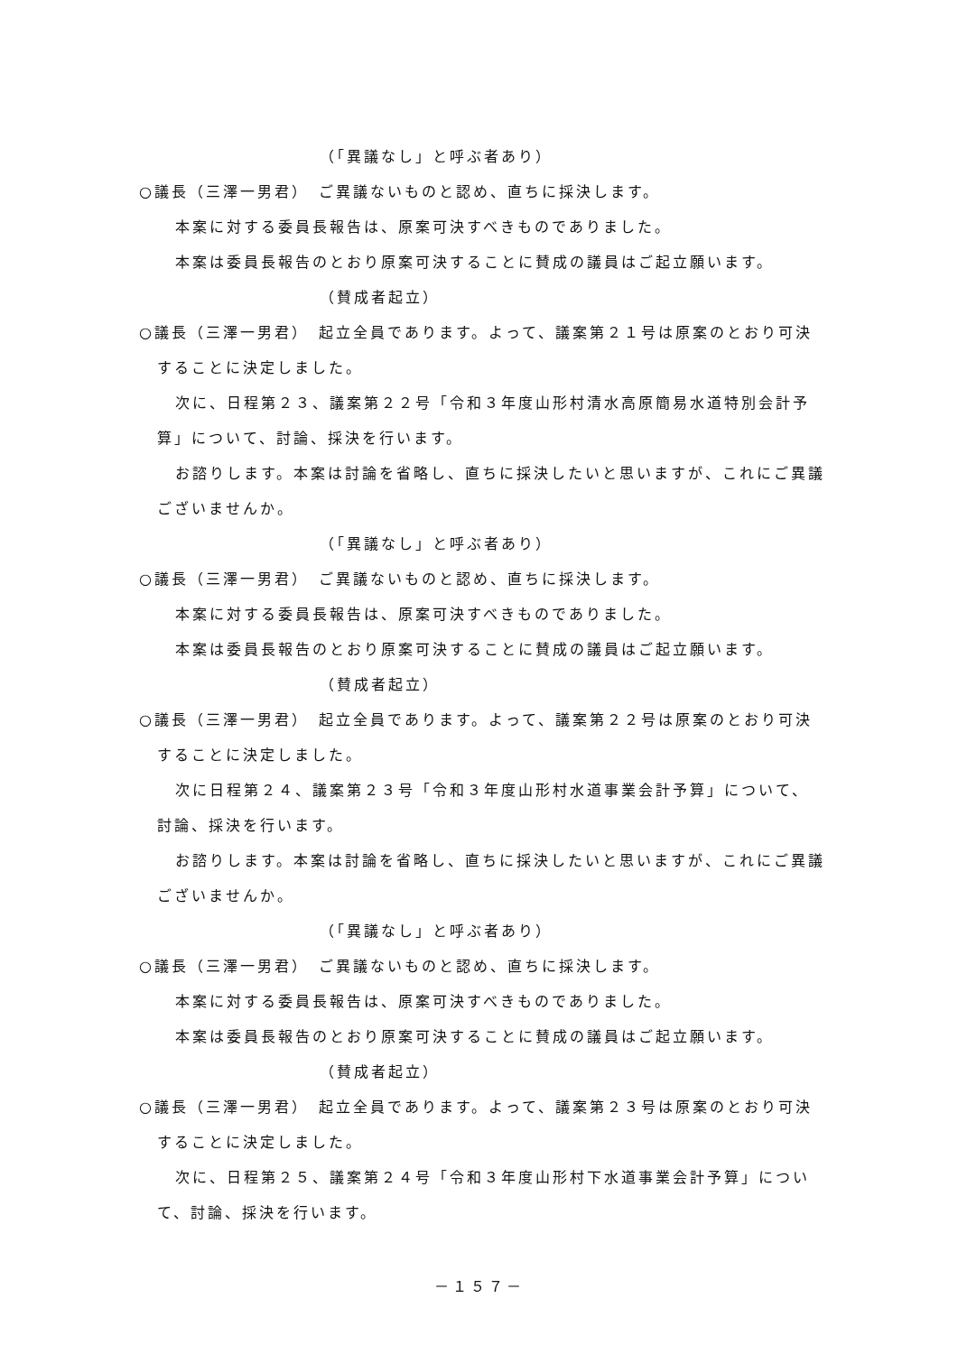（「異議なし」と呼ぶ者あり）
○議長（三澤一男君）　ご異議ないものと認め、直ちに採決します。
本案に対する委員長報告は、原案可決すべきものでありました。
本案は委員長報告のとおり原案可決することに賛成の議員はご起立願います。
（賛成者起立）
○議長（三澤一男君）　起立全員であります。よって、議案第２１号は原案のとおり可決することに決定しました。
次に、日程第２３、議案第２２号「令和３年度山形村清水高原簡易水道特別会計予算」について、討論、採決を行います。
お諮りします。本案は討論を省略し、直ちに採決したいと思いますが、これにご異議ございませんか。
（「異議なし」と呼ぶ者あり）
○議長（三澤一男君）　ご異議ないものと認め、直ちに採決します。
本案に対する委員長報告は、原案可決すべきものでありました。
本案は委員長報告のとおり原案可決することに賛成の議員はご起立願います。
（賛成者起立）
○議長（三澤一男君）　起立全員であります。よって、議案第２２号は原案のとおり可決することに決定しました。
次に日程第２４、議案第２３号「令和３年度山形村水道事業会計予算」について、討論、採決を行います。
お諮りします。本案は討論を省略し、直ちに採決したいと思いますが、これにご異議ございませんか。
（「異議なし」と呼ぶ者あり）
○議長（三澤一男君）　ご異議ないものと認め、直ちに採決します。
本案に対する委員長報告は、原案可決すべきものでありました。
本案は委員長報告のとおり原案可決することに賛成の議員はご起立願います。
（賛成者起立）
○議長（三澤一男君）　起立全員であります。よって、議案第２３号は原案のとおり可決することに決定しました。
次に、日程第２５、議案第２４号「令和３年度山形村下水道事業会計予算」について、討論、採決を行います。
－１５７－